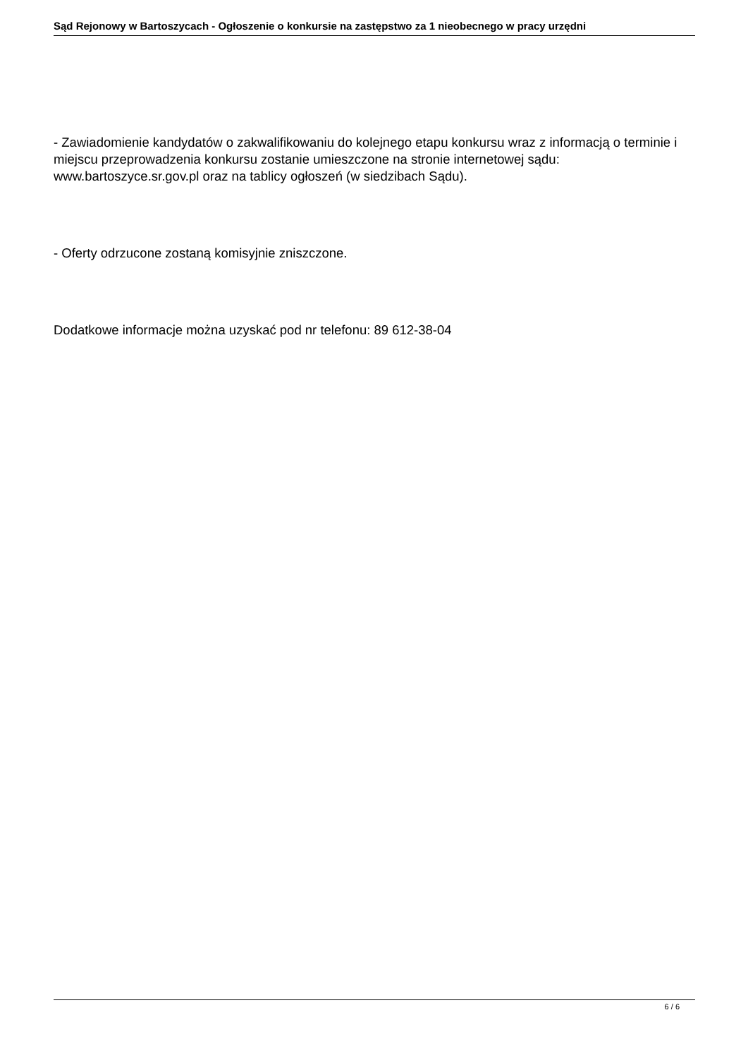Sąd Rejonowy w Bartoszycach - Ogłoszenie o konkursie na zastępstwo za 1 nieobecnego w pracy urzędni
- Zawiadomienie kandydatów o zakwalifikowaniu do kolejnego etapu konkursu wraz z informacją o terminie i miejscu przeprowadzenia konkursu zostanie umieszczone na stronie internetowej sądu: www.bartoszyce.sr.gov.pl oraz na tablicy ogłoszeń (w siedzibach Sądu).
- Oferty odrzucone zostaną komisyjnie zniszczone.
Dodatkowe informacje można uzyskać pod nr telefonu: 89 612-38-04
6 / 6